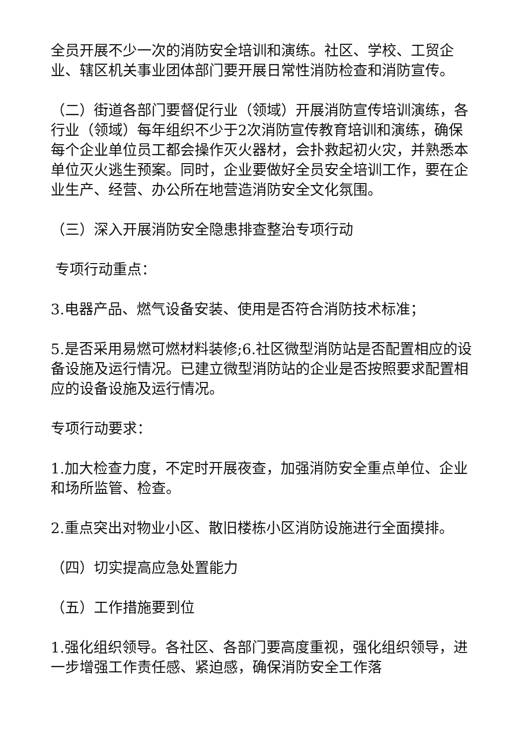全员开展不少一次的消防安全培训和演练。社区、学校、工贸企业、辖区机关事业团体部门要开展日常性消防检查和消防宣传。
（二）街道各部门要督促行业（领域）开展消防宣传培训演练，各行业（领域）每年组织不少于2次消防宣传教育培训和演练，确保每个企业单位员工都会操作灭火器材，会扑救起初火灾，并熟悉本单位灭火逃生预案。同时，企业要做好全员安全培训工作，要在企业生产、经营、办公所在地营造消防安全文化氛围。
（三）深入开展消防安全隐患排查整治专项行动
专项行动重点：
3.电器产品、燃气设备安装、使用是否符合消防技术标准；
5.是否采用易燃可燃材料装修;6.社区微型消防站是否配置相应的设备设施及运行情况。已建立微型消防站的企业是否按照要求配置相应的设备设施及运行情况。
专项行动要求：
1.加大检查力度，不定时开展夜查，加强消防安全重点单位、企业和场所监管、检查。
2.重点突出对物业小区、散旧楼栋小区消防设施进行全面摸排。
（四）切实提高应急处置能力
（五）工作措施要到位
1.强化组织领导。各社区、各部门要高度重视，强化组织领导，进一步增强工作责任感、紧迫感，确保消防安全工作落